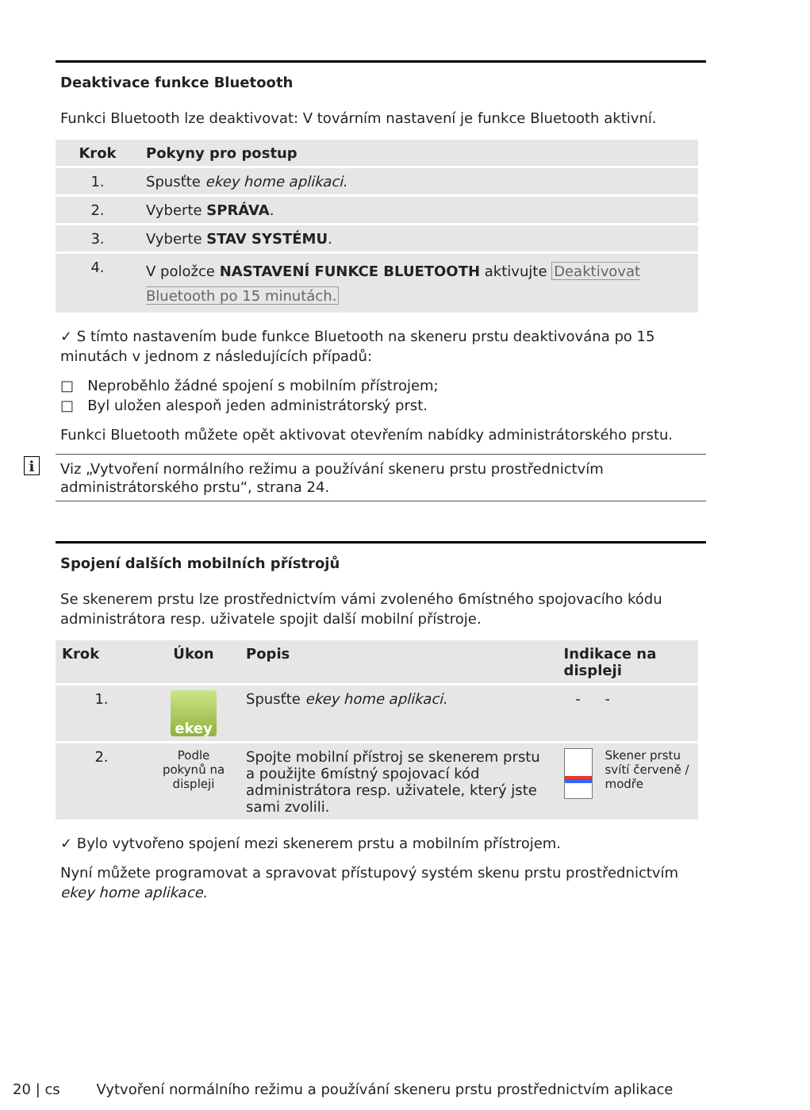Deaktivace funkce Bluetooth
Funkci Bluetooth lze deaktivovat: V továrním nastavení je funkce Bluetooth aktivní.
| Krok | Pokyny pro postup |
| --- | --- |
| 1. | Spusťte ekey home aplikaci . |
| 2. | Vyberte SPRÁVA . |
| 3. | Vyberte STAV SYSTÉMU . |
| 4. | V položce NASTAVENÍ FUNKCE BLUETOOTH aktivujte Deaktivovat Bluetooth po 15 minutách. |
✓ S tímto nastavením bude funkce Bluetooth na skeneru prstu deaktivována po 15 minutách v jednom z následujících případů:
□ Neproběhlo žádné spojení s mobilním přístrojem;
□ Byl uložen alespoň jeden administrátorský prst.
Funkci Bluetooth můžete opět aktivovat otevřením nabídky administrátorského prstu.
i Viz „Vytvoření normálního režimu a používání skeneru prstu prostřednictvím administrátorského prstu“, strana 24.
Spojení dalších mobilních přístrojů
Se skenerem prstu lze prostřednictvím vámi zvoleného 6místného spojovacího kódu administrátora resp. uživatele spojit další mobilní přístroje.
| Krok | Úkon | Popis | Indikace na displeji | |
| --- | --- | --- | --- | --- |
| 1. | ekey | Spusťte ekey home aplikaci . | - | - |
| 2. | Podle pokynů na displeji | Spojte mobilní přístroj se skenerem prstu a použijte 6místný spojovací kód administrátora resp. uživatele, který jste sami zvolili. | | Skener prstu svítí červeně / modře |
✓ Bylo vytvořeno spojení mezi skenerem prstu a mobilním přístrojem.
Nyní můžete programovat a spravovat přístupový systém skenu prstu prostřednictvím ekey home aplikace.
20 | cs Vytvoření normálního režimu a používání skeneru prstu prostřednictvím aplikace